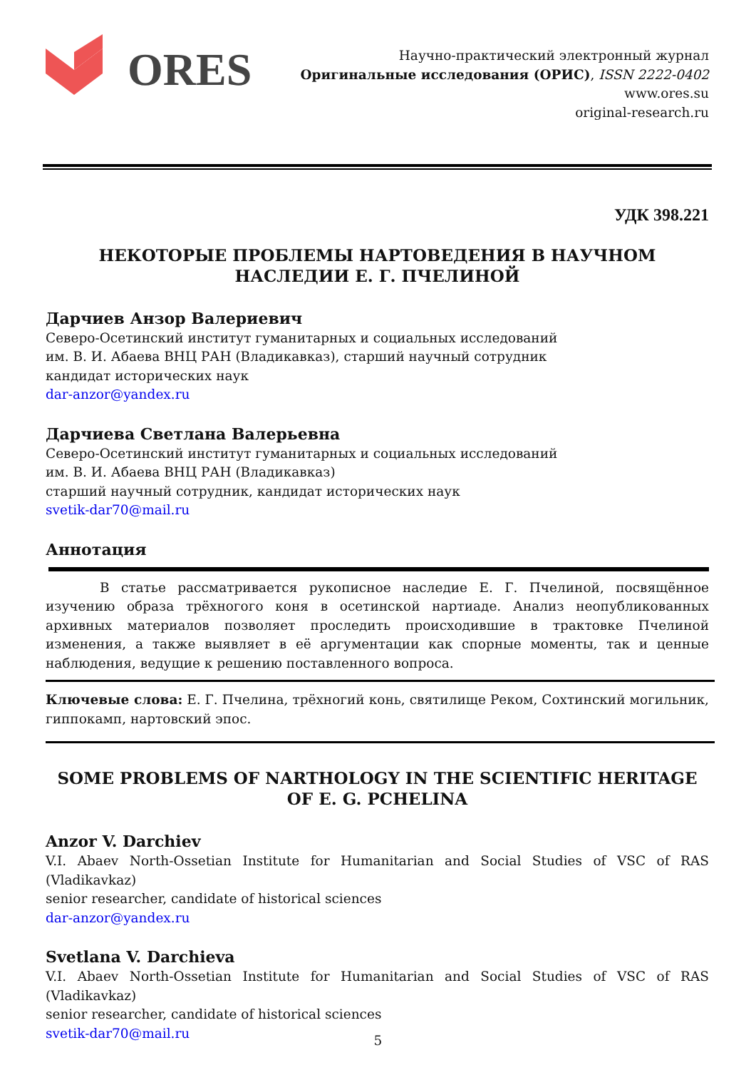ORES
Научно-практический электронный журнал
Оригинальные исследования (ОРИС), ISSN 2222-0402
www.ores.su
original-research.ru
УДК 398.221
НЕКОТОРЫЕ ПРОБЛЕМЫ НАРТОВЕДЕНИЯ В НАУЧНОМ НАСЛЕДИИ Е. Г. ПЧЕЛИНОЙ
Дарчиев Анзор Валериевич
Северо-Осетинский институт гуманитарных и социальных исследований
им. В. И. Абаева ВНЦ РАН (Владикавказ), старший научный сотрудник
кандидат исторических наук
dar-anzor@yandex.ru
Дарчиева Светлана Валерьевна
Северо-Осетинский институт гуманитарных и социальных исследований
им. В. И. Абаева ВНЦ РАН (Владикавказ)
старший научный сотрудник, кандидат исторических наук
svetik-dar70@mail.ru
Аннотация
В статье рассматривается рукописное наследие Е. Г. Пчелиной, посвящённое изучению образа трёхногого коня в осетинской нартиаде. Анализ неопубликованных архивных материалов позволяет проследить происходившие в трактовке Пчелиной изменения, а также выявляет в её аргументации как спорные моменты, так и ценные наблюдения, ведущие к решению поставленного вопроса.
Ключевые слова: Е. Г. Пчелина, трёхногий конь, святилище Реком, Сохтинский могильник, гиппокамп, нартовский эпос.
SOME PROBLEMS OF NARTHOLOGY IN THE SCIENTIFIC HERITAGE OF E. G. PCHELINA
Anzor V. Darchiev
V.I. Abaev North-Ossetian Institute for Humanitarian and Social Studies of VSC of RAS (Vladikavkaz)
senior researcher, candidate of historical sciences
dar-anzor@yandex.ru
Svetlana V. Darchieva
V.I. Abaev North-Ossetian Institute for Humanitarian and Social Studies of VSC of RAS (Vladikavkaz)
senior researcher, candidate of historical sciences
svetik-dar70@mail.ru
5